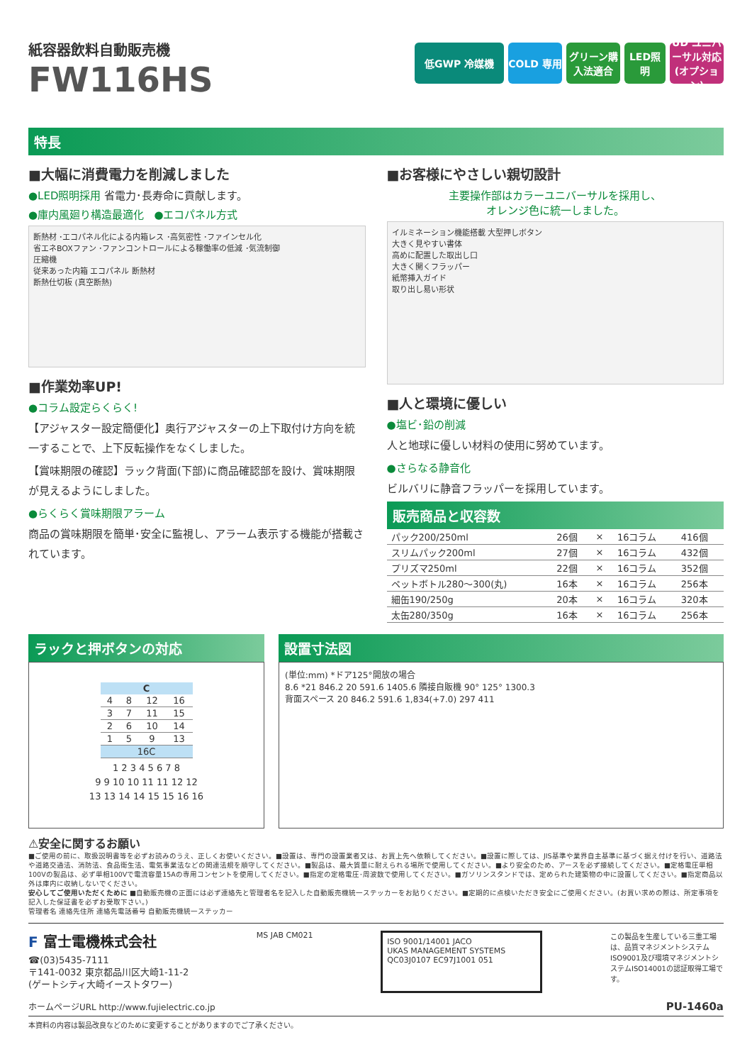紙容器飲料自動販売機
FW116HS
低GWP 冷媒機 COLD 専用 グリーン購入法適合
LED照明 UD ユニバーサル対応(オプション)
特長
■大幅に消費電力を削減しました
●LED照明採用 省電力･長寿命に貢献します。
●庫内風廻り構造最適化 ●エコパネル方式
断熱材 ･エコパネル化による内箱レス ･高気密性 ･ファインセル化
省エネBOXファン ･ファンコントロールによる稼働率の低減 ･気流制御
圧縮機
従来あった内箱 エコパネル 断熱材
断熱仕切板 (真空断熱)
■作業効率UP!
●コラム設定らくらく!
【アジャスター設定簡便化】奥行アジャスターの上下取付け方向を統一することで、上下反転操作をなくしました。
【賞味期限の確認】ラック背面(下部)に商品確認部を設け、賞味期限が見えるようにしました。
●らくらく賞味期限アラーム
商品の賞味期限を簡単･安全に監視し、アラーム表示する機能が搭載されています。
■お客様にやさしい親切設計
主要操作部はカラーユニバーサルを採用し、
オレンジ色に統一しました。
イルミネーション機能搭載 大型押しボタン
大きく見やすい書体
高めに配置した取出し口
大きく開くフラッパー
紙幣挿入ガイド
取り出し易い形状
■人と環境に優しい
●塩ビ･鉛の削減
人と地球に優しい材料の使用に努めています。
●さらなる静音化
ビルバリに静音フラッパーを採用しています。
販売商品と収容数
| パック200/250ml | 26個 | × | 16コラム | 416個 |
| スリムパック200ml | 27個 | × | 16コラム | 432個 |
| プリズマ250ml | 22個 | × | 16コラム | 352個 |
| ペットボトル280〜300(丸) | 16本 | × | 16コラム | 256本 |
| 細缶190/250g | 20本 | × | 16コラム | 320本 |
| 太缶280/350g | 16本 | × | 16コラム | 256本 |
ラックと押ボタンの対応
| C | | | |
| --- | --- | --- | --- |
| 4 | 8 | 12 | 16 |
| 3 | 7 | 11 | 15 |
| 2 | 6 | 10 | 14 |
| 1 | 5 | 9 | 13 |
| 16C | | | |
1 2 3 4 5 6 7 8
9 9 10 10 11 11 12 12
13 13 14 14 15 15 16 16
設置寸法図
(単位:mm) *ドア125°開放の場合
8.6 *21 846.2 20 591.6 1405.6 隣接自販機 90° 125° 1300.3
背面スペース 20 846.2 591.6 1,834(+7.0) 297 411
⚠安全に関するお願い
■ご使用の前に、取扱説明書等を必ずお読みのうえ、正しくお使いください。■設置は、専門の設置業者又は、お買上先へ依頼してください。■設置に際しては、JIS基準や業界自主基準に基づく据え付けを行い、道路法や道路交通法、消防法、食品衛生法、電気事業法などの関連法規を順守してください。■製品は、最大質量に耐えられる場所で使用してください。■より安全のため、アースを必ず接続してください。■定格電圧単相100Vの製品は、必ず単相100Vで電流容量15Aの専用コンセントを使用してください。■指定の定格電圧･周波数で使用してください。■ガソリンスタンドでは、定められた建築物の中に設置してください。■指定商品以外は庫内に収納しないでください。
安心してご使用いただくために ■自動販売機の正面には必ず連絡先と管理者名を記入した自動販売機統一ステッカーをお貼りください。■定期的に点検いただき安全にご使用ください。(お買い求めの際は、所定事項を記入した保証書を必ずお受取下さい。)
管理者名 連絡先住所 連絡先電話番号 自動販売機統一ステッカー
F 富士電機株式会社
☎(03)5435-7111
〒141-0032 東京都品川区大崎1-11-2
(ゲートシティ大崎イーストタワー)
MS JAB CM021
ISO 9001/14001 JACO
UKAS MANAGEMENT SYSTEMS
QC03J0107 EC97J1001 051
この製品を生産している三重工場は、品質マネジメントシステムISO9001及び環境マネジメントシステムISO14001の認証取得工場です。
ホームページURL http://www.fujielectric.co.jp PU-1460a
本資料の内容は製品改良などのために変更することがありますのでご了承ください。